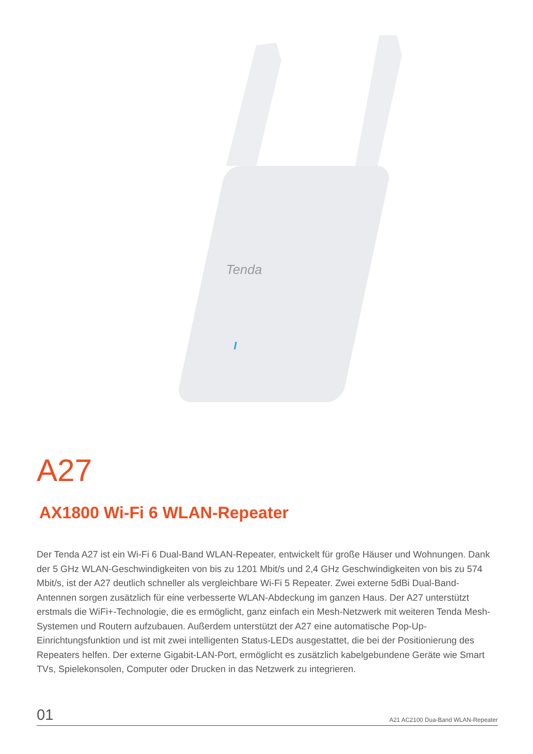Tenda
A27
AX1800 Wi-Fi 6 WLAN-Repeater
Der Tenda A27 ist ein Wi-Fi 6 Dual-Band WLAN-Repeater, entwickelt für große Häuser und Wohnungen. Dank der 5 GHz WLAN-Geschwindigkeiten von bis zu 1201 Mbit/s und 2,4 GHz Geschwindigkeiten von bis zu 574 Mbit/s, ist der A27 deutlich schneller als vergleichbare Wi-Fi 5 Repeater. Zwei externe 5dBi Dual-Band-Antennen sorgen zusätzlich für eine verbesserte WLAN-Abdeckung im ganzen Haus. Der A27 unterstützt erstmals die WiFi+-Technologie, die es ermöglicht, ganz einfach ein Mesh-Netzwerk mit weiteren Tenda Mesh-Systemen und Routern aufzubauen. Außerdem unterstützt der A27 eine automatische Pop-Up-Einrichtungsfunktion und ist mit zwei intelligenten Status-LEDs ausgestattet, die bei der Positionierung des Repeaters helfen. Der externe Gigabit-LAN-Port, ermöglicht es zusätzlich kabelgebundene Geräte wie Smart TVs, Spielekonsolen, Computer oder Drucken in das Netzwerk zu integrieren.
01 A21 AC2100 Dua-Band WLAN-Repeater